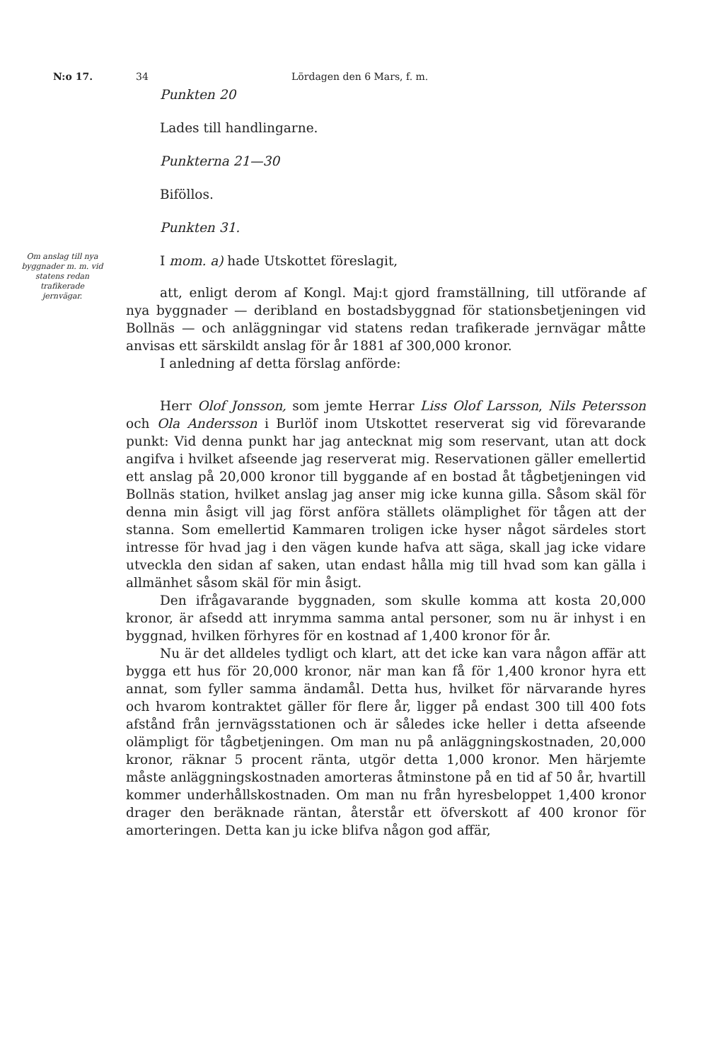N:o 17. 34 Lördagen den 6 Mars, f. m.
Punkten 20
Lades till handlingarne.
Punkterna 21—30
Biföllos.
Punkten 31.
Om anslag till nya byggnader m. m. vid statens redan trafikerade jernvägar.
I mom. a) hade Utskottet föreslagit,
att, enligt derom af Kongl. Maj:t gjord framställning, till utförande af nya byggnader — deribland en bostadsbyggnad för stationsbetjeningen vid Bollnäs — och anläggningar vid statens redan trafikerade jernvägar måtte anvisas ett särskildt anslag för år 1881 af 300,000 kronor.
I anledning af detta förslag anförde:
Herr Olof Jonsson, som jemte Herrar Liss Olof Larsson, Nils Petersson och Ola Andersson i Burlöf inom Utskottet reserverat sig vid förevarande punkt: Vid denna punkt har jag antecknat mig som reservant, utan att dock angifva i hvilket afseende jag reserverat mig. Reservationen gäller emellertid ett anslag på 20,000 kronor till byggande af en bostad åt tågbetjeningen vid Bollnäs station, hvilket anslag jag anser mig icke kunna gilla. Såsom skäl för denna min åsigt vill jag först anföra ställets olämplighet för tågen att der stanna. Som emellertid Kammaren troligen icke hyser något särdeles stort intresse för hvad jag i den vägen kunde hafva att säga, skall jag icke vidare utveckla den sidan af saken, utan endast hålla mig till hvad som kan gälla i allmänhet såsom skäl för min åsigt.
Den ifrågavarande byggnaden, som skulle komma att kosta 20,000 kronor, är afsedd att inrymma samma antal personer, som nu är inhyst i en byggnad, hvilken förhyres för en kostnad af 1,400 kronor för år.
Nu är det alldeles tydligt och klart, att det icke kan vara någon affär att bygga ett hus för 20,000 kronor, när man kan få för 1,400 kronor hyra ett annat, som fyller samma ändamål. Detta hus, hvilket för närvarande hyres och hvarom kontraktet gäller för flere år, ligger på endast 300 till 400 fots afstånd från jernvägsstationen och är således icke heller i detta afseende olämpligt för tågbetjeningen. Om man nu på anläggningskostnaden, 20,000 kronor, räknar 5 procent ränta, utgör detta 1,000 kronor. Men härjemte måste anläggningskostnaden amorteras åtminstone på en tid af 50 år, hvartill kommer underhållskostnaden. Om man nu från hyresbeloppet 1,400 kronor drager den beräknade räntan, återstår ett öfverskott af 400 kronor för amorteringen. Detta kan ju icke blifva någon god affär,